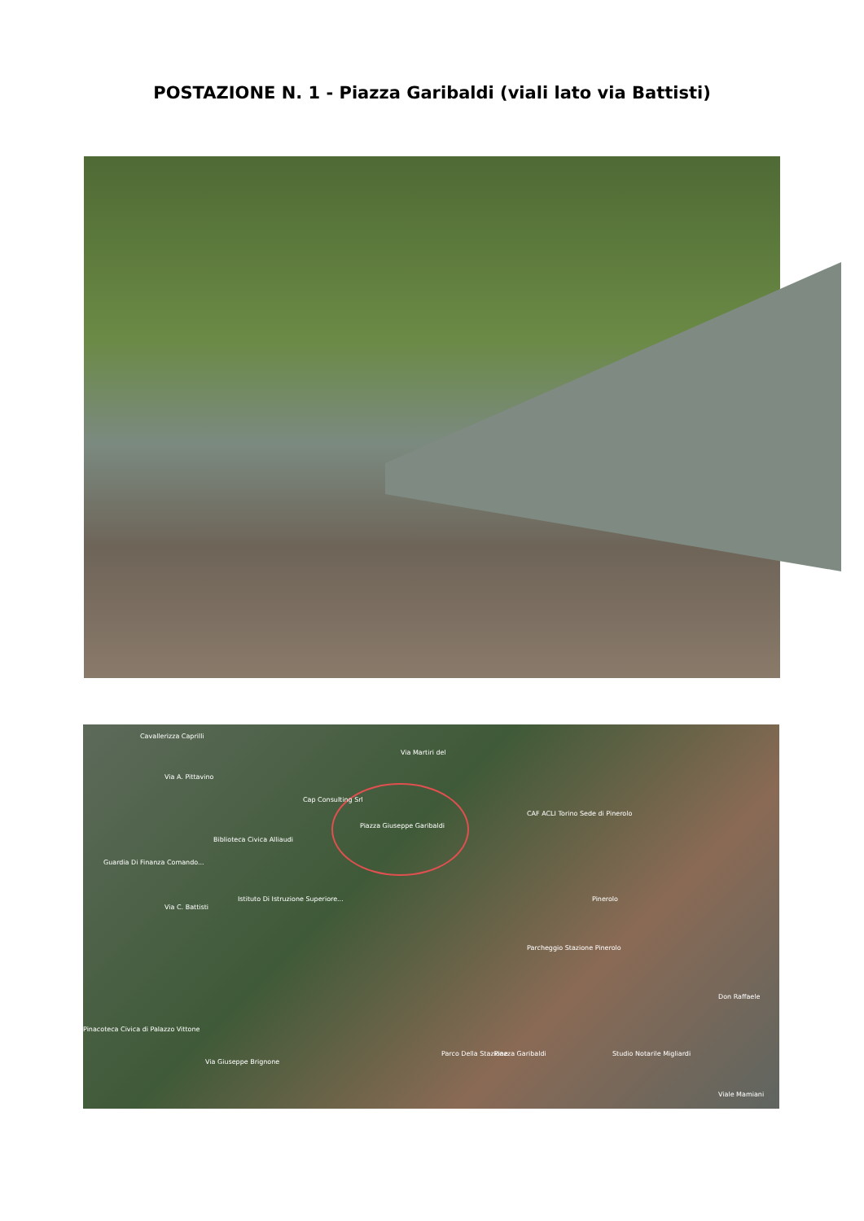POSTAZIONE N. 1 - Piazza Garibaldi (viali lato via Battisti)
Cavallerizza Caprilli
Via A. Pittavino
Via Martiri del
Cap Consulting Srl
Piazza Giuseppe Garibaldi
CAF ACLI Torino Sede di Pinerolo
Biblioteca Civica Alliaudi
Guardia Di Finanza Comando...
Istituto Di Istruzione Superiore...
Via C. Battisti
Pinerolo
Parcheggio Stazione Pinerolo
Don Raffaele
Pinacoteca Civica di Palazzo Vittone
Parco Della Stazione Piazza Garibaldi Studio Notarile Migliardi
Via Giuseppe Brignone
Viale Mamiani